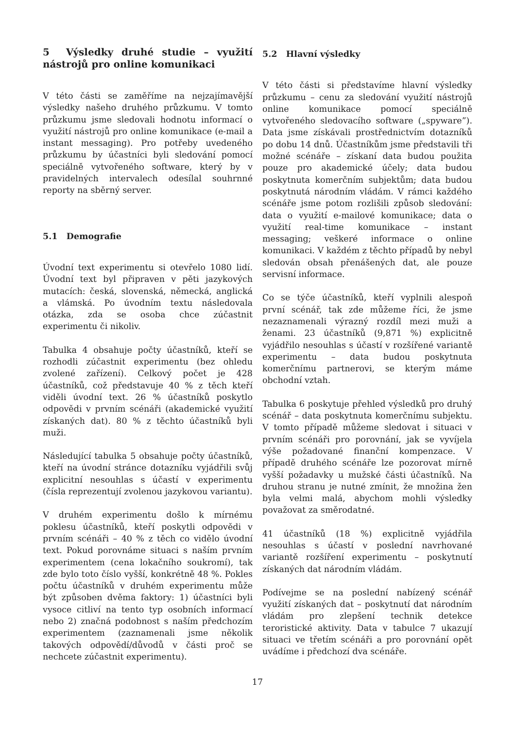5 Výsledky druhé studie – využití nástrojů pro online komunikaci
V této části se zaměříme na nejzajímavější výsledky našeho druhého průzkumu. V tomto průzkumu jsme sledovali hodnotu informací o využití nástrojů pro online komunikace (e-mail a instant messaging). Pro potřeby uvedeného průzkumu by účastníci byli sledování pomocí speciálně vytvořeného software, který by v pravidelných intervalech odesílal souhrnné reporty na sběrný server.
5.1 Demografie
Úvodní text experimentu si otevřelo 1080 lidí. Úvodní text byl připraven v pěti jazykových mutacích: česká, slovenská, německá, anglická a vlámská. Po úvodním textu následovala otázka, zda se osoba chce zúčastnit experimentu či nikoliv.
Tabulka 4 obsahuje počty účastníků, kteří se rozhodli zúčastnit experimentu (bez ohledu zvolené zařízení). Celkový počet je 428 účastníků, což představuje 40 % z těch kteří viděli úvodní text. 26 % účastníků poskytlo odpovědi v prvním scénáři (akademické využití získaných dat). 80 % z těchto účastníků byli muži.
Následující tabulka 5 obsahuje počty účastníků, kteří na úvodní stránce dotazníku vyjádřili svůj explicitní nesouhlas s účastí v experimentu (čísla reprezentují zvolenou jazykovou variantu).
V druhém experimentu došlo k mírnému poklesu účastníků, kteří poskytli odpovědi v prvním scénáři – 40 % z těch co vidělo úvodní text. Pokud porovnáme situaci s naším prvním experimentem (cena lokačního soukromí), tak zde bylo toto číslo vyšší, konkrétně 48 %. Pokles počtu účastníků v druhém experimentu může být způsoben dvěma faktory: 1) účastníci byli vysoce citliví na tento typ osobních informací nebo 2) značná podobnost s naším předchozím experimentem (zaznamenali jsme několik takových odpovědí/důvodů v části proč se nechcete zúčastnit experimentu).
5.2 Hlavní výsledky
V této části si představíme hlavní výsledky průzkumu – cenu za sledování využití nástrojů online komunikace pomocí speciálně vytvořeného sledovacího software („spyware”). Data jsme získávali prostřednictvím dotazníků po dobu 14 dnů. Účastníkům jsme představili tři možné scénáře – získaní data budou použita pouze pro akademické účely; data budou poskytnuta komerčním subjektům; data budou poskytnutá národním vládám. V rámci každého scénáře jsme potom rozlišili způsob sledování: data o využití e-mailové komunikace; data o využití real-time komunikace – instant messaging; veškeré informace o online komunikaci. V každém z těchto případů by nebyl sledován obsah přenášených dat, ale pouze servisní informace.
Co se týče účastníků, kteří vyplnili alespoň první scénář, tak zde můžeme říci, že jsme nezaznamenali výrazný rozdíl mezi muži a ženami. 23 účastníků (9,871 %) explicitně vyjádřilo nesouhlas s účastí v rozšířené variantě experimentu – data budou poskytnuta komerčnímu partnerovi, se kterým máme obchodní vztah.
Tabulka 6 poskytuje přehled výsledků pro druhý scénář – data poskytnuta komerčnímu subjektu. V tomto případě můžeme sledovat i situaci v prvním scénáři pro porovnání, jak se vyvíjela výše požadované finanční kompenzace. V případě druhého scénáře lze pozorovat mírně vyšší požadavky u mužské části účastníků. Na druhou stranu je nutné zmínit, že množina žen byla velmi malá, abychom mohli výsledky považovat za směrodatné.
41 účastníků (18 %) explicitně vyjádřila nesouhlas s účastí v poslední navrhované variantě rozšíření experimentu – poskytnutí získaných dat národním vládám.
Podívejme se na poslední nabízený scénář využití získaných dat – poskytnutí dat národním vládám pro zlepšení technik detekce teroristické aktivity. Data v tabulce 7 ukazují situaci ve třetím scénáři a pro porovnání opět uvádíme i předchozí dva scénáře.
17